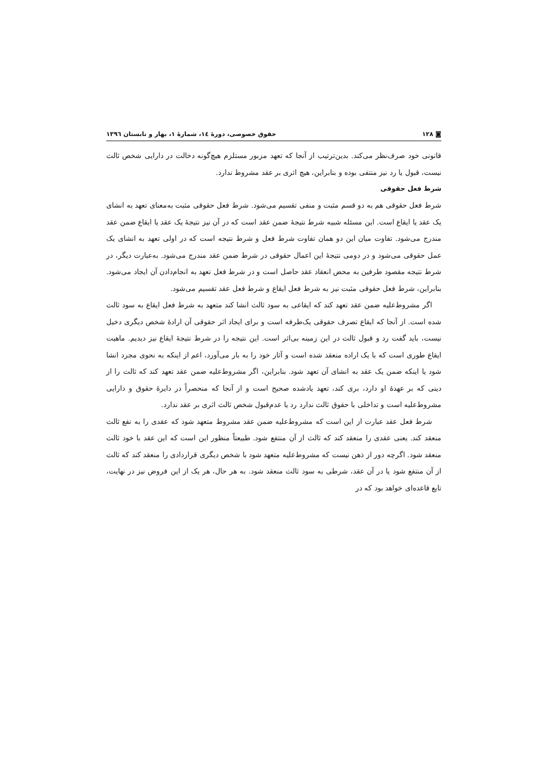◙ ۱۲۸ حقوق خصوصی، دورهٔ ١٤، شمارهٔ ١، بهار و تابستان ١٣٩٦
قانونی خود صرف‌نظر می‌کند. بدین‌ترتیب از آنجا که تعهد مزبور مستلزم هیچ‌گونه دخالت در دارایی شخص ثالث نیست، قبول یا رد نیز منتفی بوده و بنابراین، هیچ اثری بر عقد مشروط ندارد.
شرط فعل حقوقی
شرط فعل حقوقی هم به دو قسم مثبت و منفی تقسیم می‌شود. شرط فعل حقوقی مثبت به‌معنای تعهد به انشای یک عقد یا ایقاع است. این مسئله شبیه شرط نتیجهٔ ضمن عقد است که در آن نیز نتیجهٔ یک عقد یا ایقاع ضمن عقد مندرج می‌شود. تفاوت میان این دو همان تفاوت شرط فعل و شرط نتیجه است که در اولی تعهد به انشای یک عمل حقوقی می‌شود و در دومی نتیجهٔ این اعمال حقوقی در شرط ضمن عقد مندرج می‌شود. به‌عبارت دیگر، در شرط نتیجه مقصود طرفین به محض انعقاد عقد حاصل است و در شرط فعل تعهد به انجام‌دادن آن ایجاد می‌شود. بنابراین، شرط فعل حقوقی مثبت نیز به شرط فعل ایقاع و شرط فعل عقد تقسیم می‌شود.
اگر مشروط‌علیه ضمن عقد تعهد کند که ایقاعی به سود ثالث انشا کند متعهد به شرط فعل ایقاع به سود ثالث شده است. از آنجا که ایقاع تصرف حقوقی یک‌طرفه است و برای ایجاد اثر حقوقی آن ارادهٔ شخص دیگری دخیل نیست، باید گفت رد و قبول ثالث در این زمینه بی‌اثر است. این نتیجه را در شرط نتیجهٔ ایقاع نیز دیدیم. ماهیت ایقاع طوری است که با یک اراده منعقد شده است و آثار خود را به بار می‌آورد، اعم از اینکه به نحوی مجرد انشا شود یا اینکه ضمن یک عقد به انشای آن تعهد شود. بنابراین، اگر مشروط‌علیه ضمن عقد تعهد کند که ثالث را از دینی که بر عهدهٔ او دارد، بری کند، تعهد یادشده صحیح است و از آنجا که منحصراً در دایرهٔ حقوق و دارایی مشروط‌علیه است و تداخلی با حقوق ثالث ندارد رد یا عدم‌قبول شخص ثالث اثری بر عقد ندارد.
شرط فعل عقد عبارت از این است که مشروط‌علیه ضمن عقد مشروط متعهد شود که عقدی را به نفع ثالث منعقد کند. یعنی عقدی را منعقد کند که ثالث از آن منتفع شود. طبیعتاً منظور این است که این عقد با خود ثالث منعقد شود. اگرچه دور از ذهن نیست که مشروط‌علیه متعهد شود با شخص دیگری قراردادی را منعقد کند که ثالث از آن منتفع شود یا در آن عقد، شرطی به سود ثالث منعقد شود. به هر حال، هر یک از این فروض نیز در نهایت، تابع قاعده‌ای خواهد بود که در